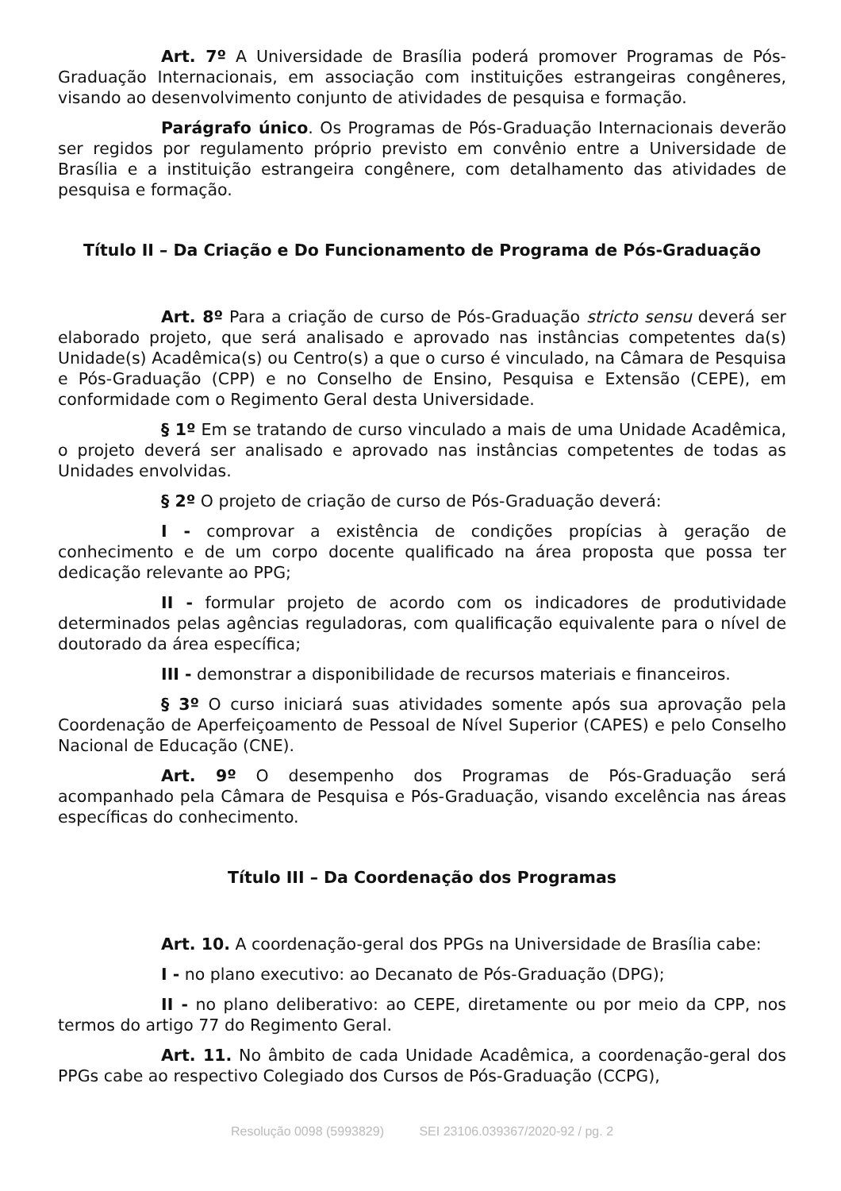Art. 7º A Universidade de Brasília poderá promover Programas de Pós-Graduação Internacionais, em associação com instituições estrangeiras congêneres, visando ao desenvolvimento conjunto de atividades de pesquisa e formação.
Parágrafo único. Os Programas de Pós-Graduação Internacionais deverão ser regidos por regulamento próprio previsto em convênio entre a Universidade de Brasília e a instituição estrangeira congênere, com detalhamento das atividades de pesquisa e formação.
Título II – Da Criação e Do Funcionamento de Programa de Pós-Graduação
Art. 8º Para a criação de curso de Pós-Graduação stricto sensu deverá ser elaborado projeto, que será analisado e aprovado nas instâncias competentes da(s) Unidade(s) Acadêmica(s) ou Centro(s) a que o curso é vinculado, na Câmara de Pesquisa e Pós-Graduação (CPP) e no Conselho de Ensino, Pesquisa e Extensão (CEPE), em conformidade com o Regimento Geral desta Universidade.
§ 1º Em se tratando de curso vinculado a mais de uma Unidade Acadêmica, o projeto deverá ser analisado e aprovado nas instâncias competentes de todas as Unidades envolvidas.
§ 2º O projeto de criação de curso de Pós-Graduação deverá:
I - comprovar a existência de condições propícias à geração de conhecimento e de um corpo docente qualificado na área proposta que possa ter dedicação relevante ao PPG;
II - formular projeto de acordo com os indicadores de produtividade determinados pelas agências reguladoras, com qualificação equivalente para o nível de doutorado da área específica;
III - demonstrar a disponibilidade de recursos materiais e financeiros.
§ 3º O curso iniciará suas atividades somente após sua aprovação pela Coordenação de Aperfeiçoamento de Pessoal de Nível Superior (CAPES) e pelo Conselho Nacional de Educação (CNE).
Art. 9º O desempenho dos Programas de Pós-Graduação será acompanhado pela Câmara de Pesquisa e Pós-Graduação, visando excelência nas áreas específicas do conhecimento.
Título III – Da Coordenação dos Programas
Art. 10. A coordenação-geral dos PPGs na Universidade de Brasília cabe:
I - no plano executivo: ao Decanato de Pós-Graduação (DPG);
II - no plano deliberativo: ao CEPE, diretamente ou por meio da CPP, nos termos do artigo 77 do Regimento Geral.
Art. 11. No âmbito de cada Unidade Acadêmica, a coordenação-geral dos PPGs cabe ao respectivo Colegiado dos Cursos de Pós-Graduação (CCPG),
Resolução 0098 (5993829) SEI 23106.039367/2020-92 / pg. 2